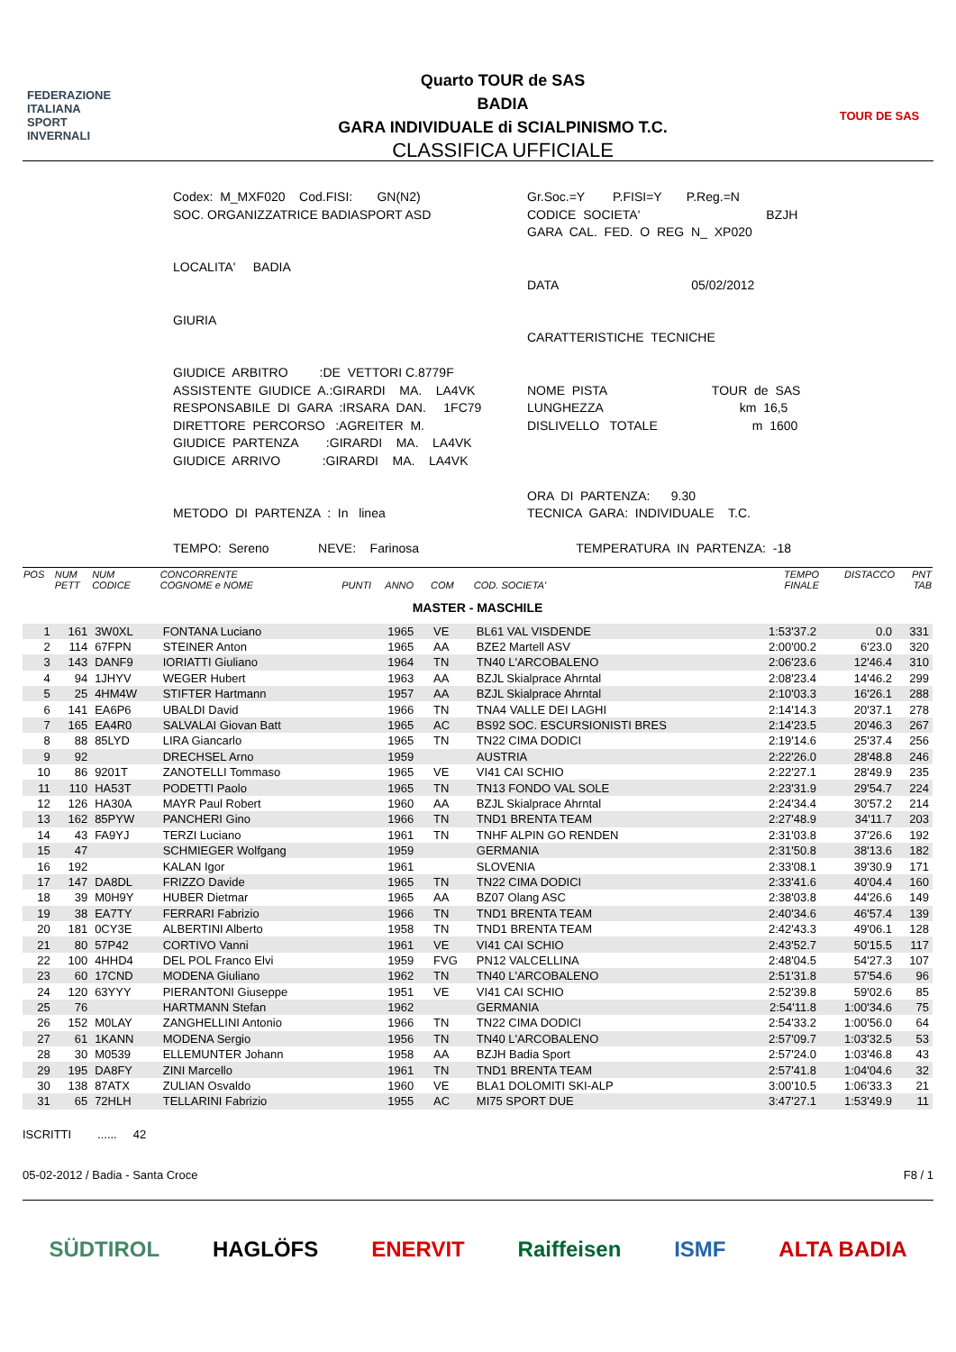FEDERAZIONE
ITALIANA
SPORT
INVERNALI
Quarto TOUR de SAS
BADIA
GARA INDIVIDUALE di SCIALPINISMO T.C.
CLASSIFICA UFFICIALE
TOUR DE SAS
Codex: M_MXF020 Cod.FISI: GN(N2) SOC. ORGANIZZATRICE BADIASPORT ASD LOCALITA' BADIA GIURIA GIUDICE ARBITRO :DE VETTORI C.8779F ASSISTENTE GIUDICE A.:GIRARDI MA. LA4VK RESPONSABILE DI GARA :IRSARA DAN. 1FC79 DIRETTORE PERCORSO :AGREITER M. GIUDICE PARTENZA :GIRARDI MA. LA4VK GIUDICE ARRIVO :GIRARDI MA. LA4VK METODO DI PARTENZA : In linea TEMPO: Sereno NEVE: Farinosa
Gr.Soc.=Y P.FISI=Y P.Reg.=N CODICE SOCIETA' BZJH GARA CAL. FED. O REG N_ XP020 DATA 05/02/2012 CARATTERISTICHE TECNICHE NOME PISTA TOUR de SAS LUNGHEZZA km 16,5 DISLIVELLO TOTALE m 1600 ORA DI PARTENZA: 9.30 TECNICA GARA: INDIVIDUALE T.C. TEMPERATURA IN PARTENZA: -18
| POS | NUM PETT | NUM CODICE | CONCORRENTE COGNOME e NOME | PUNTI | ANNO | COM | COD. SOCIETA' | TEMPO FINALE | DISTACCO | PNT TAB |
| --- | --- | --- | --- | --- | --- | --- | --- | --- | --- | --- |
| MASTER - MASCHILE | | | | | | | | | | |
| 1 | 161 | 3W0XL | FONTANA Luciano | | 1965 | VE | BL61 VAL VISDENDE | 1:53'37.2 | 0.0 | 331 |
| 2 | 114 | 67FPN | STEINER Anton | | 1965 | AA | BZE2 Martell ASV | 2:00'00.2 | 6'23.0 | 320 |
| 3 | 143 | DANF9 | IORIATTI Giuliano | | 1964 | TN | TN40 L'ARCOBALENO | 2:06'23.6 | 12'46.4 | 310 |
| 4 | 94 | 1JHYV | WEGER Hubert | | 1963 | AA | BZJL Skialprace Ahrntal | 2:08'23.4 | 14'46.2 | 299 |
| 5 | 25 | 4HM4W | STIFTER Hartmann | | 1957 | AA | BZJL Skialprace Ahrntal | 2:10'03.3 | 16'26.1 | 288 |
| 6 | 141 | EA6P6 | UBALDI David | | 1966 | TN | TNA4 VALLE DEI LAGHI | 2:14'14.3 | 20'37.1 | 278 |
| 7 | 165 | EA4R0 | SALVALAI Giovan Batt | | 1965 | AC | BS92 SOC. ESCURSIONISTI BRES | 2:14'23.5 | 20'46.3 | 267 |
| 8 | 88 | 85LYD | LIRA Giancarlo | | 1965 | TN | TN22 CIMA DODICI | 2:19'14.6 | 25'37.4 | 256 |
| 9 | 92 | | DRECHSEL Arno | | 1959 | | AUSTRIA | 2:22'26.0 | 28'48.8 | 246 |
| 10 | 86 | 9201T | ZANOTELLI Tommaso | | 1965 | VE | VI41 CAI SCHIO | 2:22'27.1 | 28'49.9 | 235 |
| 11 | 110 | HA53T | PODETTI Paolo | | 1965 | TN | TN13 FONDO VAL SOLE | 2:23'31.9 | 29'54.7 | 224 |
| 12 | 126 | HA30A | MAYR Paul Robert | | 1960 | AA | BZJL Skialprace Ahrntal | 2:24'34.4 | 30'57.2 | 214 |
| 13 | 162 | 85PYW | PANCHERI Gino | | 1966 | TN | TND1 BRENTA TEAM | 2:27'48.9 | 34'11.7 | 203 |
| 14 | 43 | FA9YJ | TERZI Luciano | | 1961 | TN | TNHF ALPIN GO RENDEN | 2:31'03.8 | 37'26.6 | 192 |
| 15 | 47 | | SCHMIEGER Wolfgang | | 1959 | | GERMANIA | 2:31'50.8 | 38'13.6 | 182 |
| 16 | 192 | | KALAN Igor | | 1961 | | SLOVENIA | 2:33'08.1 | 39'30.9 | 171 |
| 17 | 147 | DA8DL | FRIZZO Davide | | 1965 | TN | TN22 CIMA DODICI | 2:33'41.6 | 40'04.4 | 160 |
| 18 | 39 | M0H9Y | HUBER Dietmar | | 1965 | AA | BZ07 Olang ASC | 2:38'03.8 | 44'26.6 | 149 |
| 19 | 38 | EA7TY | FERRARI Fabrizio | | 1966 | TN | TND1 BRENTA TEAM | 2:40'34.6 | 46'57.4 | 139 |
| 20 | 181 | 0CY3E | ALBERTINI Alberto | | 1958 | TN | TND1 BRENTA TEAM | 2:42'43.3 | 49'06.1 | 128 |
| 21 | 80 | 57P42 | CORTIVO Vanni | | 1961 | VE | VI41 CAI SCHIO | 2:43'52.7 | 50'15.5 | 117 |
| 22 | 100 | 4HHD4 | DEL POL Franco Elvi | | 1959 | FVG | PN12 VALCELLINA | 2:48'04.5 | 54'27.3 | 107 |
| 23 | 60 | 17CND | MODENA Giuliano | | 1962 | TN | TN40 L'ARCOBALENO | 2:51'31.8 | 57'54.6 | 96 |
| 24 | 120 | 63YYY | PIERANTONI Giuseppe | | 1951 | VE | VI41 CAI SCHIO | 2:52'39.8 | 59'02.6 | 85 |
| 25 | 76 | | HARTMANN Stefan | | 1962 | | GERMANIA | 2:54'11.8 | 1:00'34.6 | 75 |
| 26 | 152 | M0LAY | ZANGHELLINI Antonio | | 1966 | TN | TN22 CIMA DODICI | 2:54'33.2 | 1:00'56.0 | 64 |
| 27 | 61 | 1KANN | MODENA Sergio | | 1956 | TN | TN40 L'ARCOBALENO | 2:57'09.7 | 1:03'32.5 | 53 |
| 28 | 30 | M0539 | ELLEMUNTER Johann | | 1958 | AA | BZJH Badia Sport | 2:57'24.0 | 1:03'46.8 | 43 |
| 29 | 195 | DA8FY | ZINI Marcello | | 1961 | TN | TND1 BRENTA TEAM | 2:57'41.8 | 1:04'04.6 | 32 |
| 30 | 138 | 87ATX | ZULIAN Osvaldo | | 1960 | VE | BLA1 DOLOMITI SKI-ALP | 3:00'10.5 | 1:06'33.3 | 21 |
| 31 | 65 | 72HLH | TELLARINI Fabrizio | | 1955 | AC | MI75 SPORT DUE | 3:47'27.1 | 1:53'49.9 | 11 |
ISCRITTI ...... 42
05-02-2012 / Badia - Santa Croce F8 / 1
SÜDTIROL HAGLÖFS ENERVIT Raiffeisen ISMF ALTA BADIA